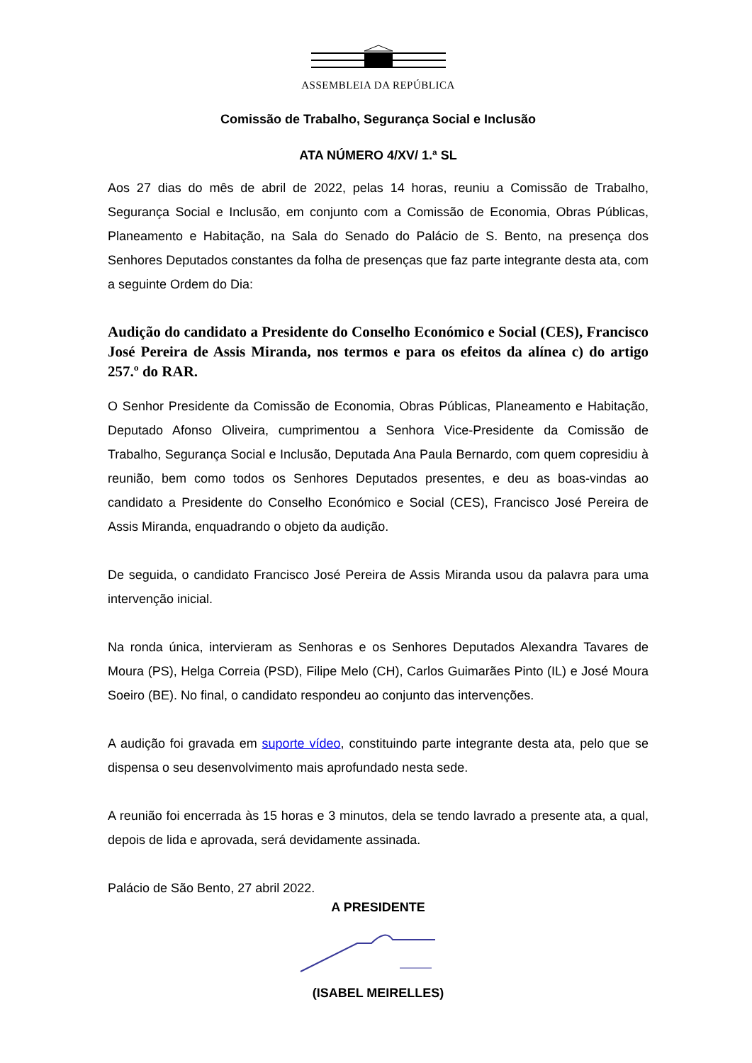ASSEMBLEIA DA REPÚBLICA
Comissão de Trabalho, Segurança Social e Inclusão
ATA NÚMERO 4/XV/ 1.ª SL
Aos 27 dias do mês de abril de 2022, pelas 14 horas, reuniu a Comissão de Trabalho, Segurança Social e Inclusão, em conjunto com a Comissão de Economia, Obras Públicas, Planeamento e Habitação, na Sala do Senado do Palácio de S. Bento, na presença dos Senhores Deputados constantes da folha de presenças que faz parte integrante desta ata, com a seguinte Ordem do Dia:
Audição do candidato a Presidente do Conselho Económico e Social (CES), Francisco José Pereira de Assis Miranda, nos termos e para os efeitos da alínea c) do artigo 257.º do RAR.
O Senhor Presidente da Comissão de Economia, Obras Públicas, Planeamento e Habitação, Deputado Afonso Oliveira, cumprimentou a Senhora Vice-Presidente da Comissão de Trabalho, Segurança Social e Inclusão, Deputada Ana Paula Bernardo, com quem copresidiu à reunião, bem como todos os Senhores Deputados presentes, e deu as boas-vindas ao candidato a Presidente do Conselho Económico e Social (CES), Francisco José Pereira de Assis Miranda, enquadrando o objeto da audição.
De seguida, o candidato Francisco José Pereira de Assis Miranda usou da palavra para uma intervenção inicial.
Na ronda única, intervieram as Senhoras e os Senhores Deputados Alexandra Tavares de Moura (PS), Helga Correia (PSD), Filipe Melo (CH), Carlos Guimarães Pinto (IL) e José Moura Soeiro (BE). No final, o candidato respondeu ao conjunto das intervenções.
A audição foi gravada em suporte vídeo, constituindo parte integrante desta ata, pelo que se dispensa o seu desenvolvimento mais aprofundado nesta sede.
A reunião foi encerrada às 15 horas e 3 minutos, dela se tendo lavrado a presente ata, a qual, depois de lida e aprovada, será devidamente assinada.
Palácio de São Bento, 27 abril 2022.
A PRESIDENTE
(ISABEL MEIRELLES)